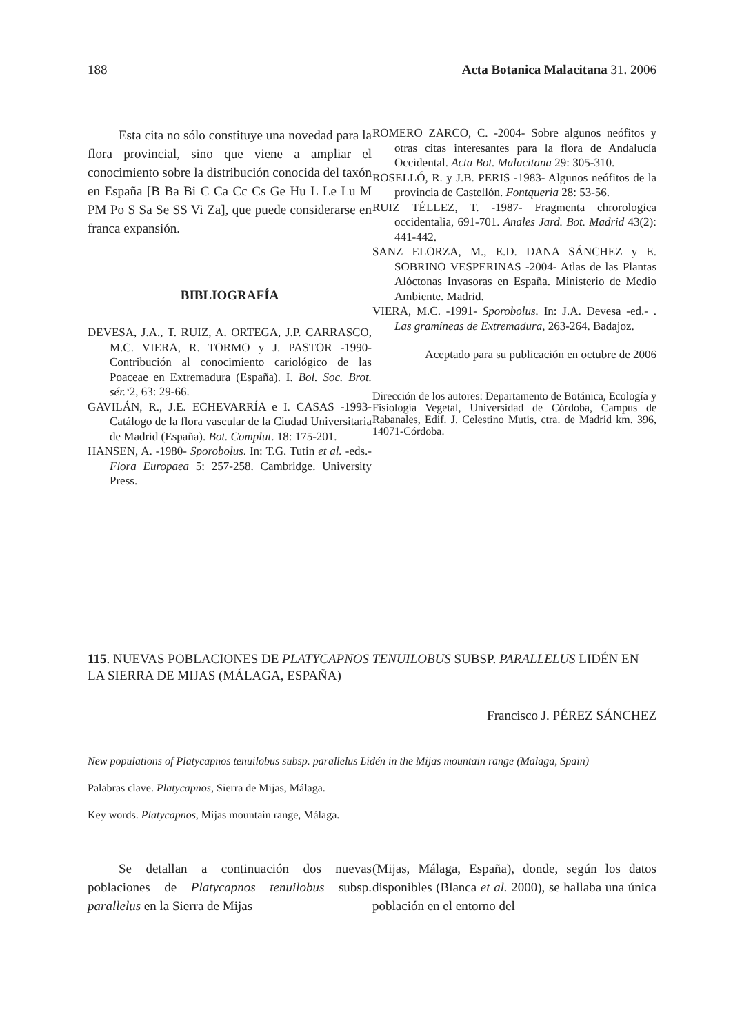188 Acta Botanica Malacitana 31. 2006
Esta cita no sólo constituye una novedad para la flora provincial, sino que viene a ampliar el conocimiento sobre la distribución conocida del taxón en España [B Ba Bi C Ca Cc Cs Ge Hu L Le Lu M PM Po S Sa Se SS Vi Za], que puede considerarse en franca expansión.
BIBLIOGRAFÍA
DEVESA, J.A., T. RUIZ, A. ORTEGA, J.P. CARRASCO, M.C. VIERA, R. TORMO y J. PASTOR -1990- Contribución al conocimiento cariológico de las Poaceae en Extremadura (España). I. Bol. Soc. Brot. sér.‘2, 63: 29-66.
GAVILÁN, R., J.E. ECHEVARRÍA e I. CASAS -1993- Catálogo de la flora vascular de la Ciudad Universitaria de Madrid (España). Bot. Complut. 18: 175-201.
HANSEN, A. -1980- Sporobolus. In: T.G. Tutin et al. -eds.- Flora Europaea 5: 257-258. Cambridge. University Press.
ROMERO ZARCO, C. -2004- Sobre algunos neófitos y otras citas interesantes para la flora de Andalucía Occidental. Acta Bot. Malacitana 29: 305-310.
ROSELLÓ, R. y J.B. PERIS -1983- Algunos neófitos de la provincia de Castellón. Fontqueria 28: 53-56.
RUIZ TÉLLEZ, T. -1987- Fragmenta chrorologica occidentalia, 691-701. Anales Jard. Bot. Madrid 43(2): 441-442.
SANZ ELORZA, M., E.D. DANA SÁNCHEZ y E. SOBRINO VESPERINAS -2004- Atlas de las Plantas Alóctonas Invasoras en España. Ministerio de Medio Ambiente. Madrid.
VIERA, M.C. -1991- Sporobolus. In: J.A. Devesa -ed.- . Las gramíneas de Extremadura, 263-264. Badajoz.
Aceptado para su publicación en octubre de 2006
Dirección de los autores: Departamento de Botánica, Ecología y Fisiología Vegetal, Universidad de Córdoba, Campus de Rabanales, Edif. J. Celestino Mutis, ctra. de Madrid km. 396, 14071-Córdoba.
115. NUEVAS POBLACIONES DE PLATYCAPNOS TENUILOBUS SUBSP. PARALLELUS LIDÉN EN LA SIERRA DE MIJAS (MÁLAGA, ESPAÑA)
Francisco J. PÉREZ SÁNCHEZ
New populations of Platycapnos tenuilobus subsp. parallelus Lidén in the Mijas mountain range (Malaga, Spain)
Palabras clave. Platycapnos, Sierra de Mijas, Málaga.
Key words. Platycapnos, Mijas mountain range, Málaga.
Se detallan a continuación dos nuevas poblaciones de Platycapnos tenuilobus subsp. parallelus en la Sierra de Mijas
(Mijas, Málaga, España), donde, según los datos disponibles (Blanca et al. 2000), se hallaba una única población en el entorno del